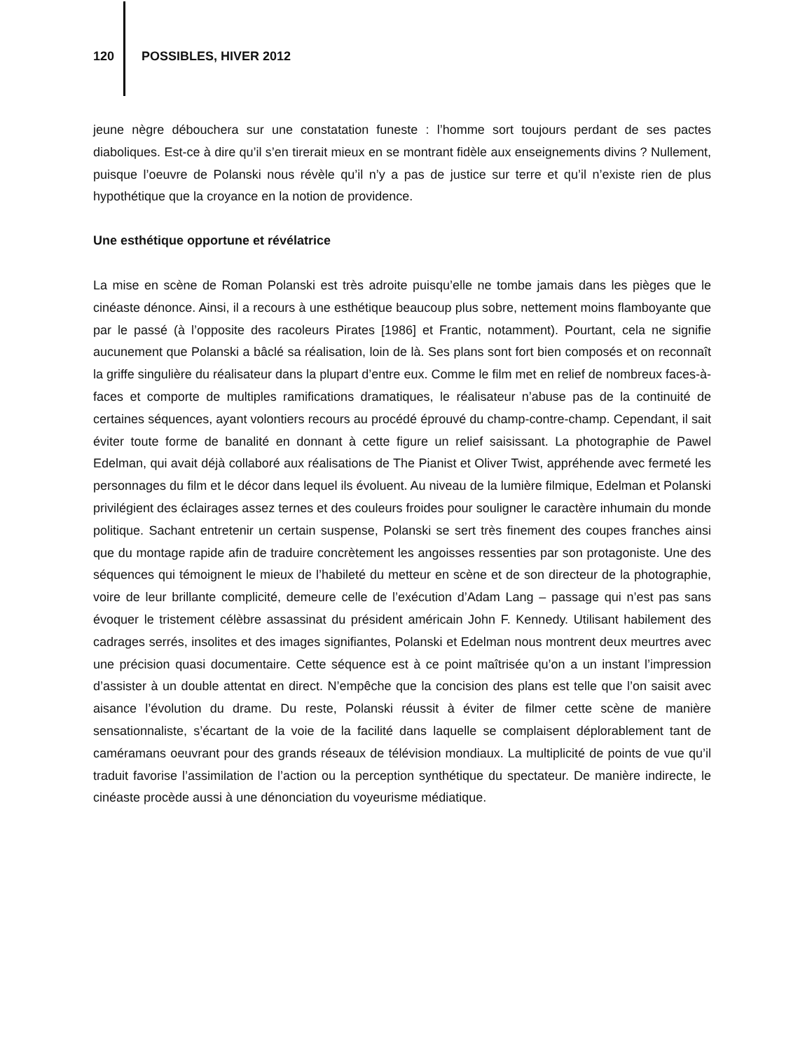120 POSSIBLES, HIVER 2012
jeune nègre débouchera sur une constatation funeste : l’homme sort toujours perdant de ses pactes diaboliques. Est-ce à dire qu’il s’en tirerait mieux en se montrant fidèle aux enseignements divins ? Nullement, puisque l’oeuvre de Polanski nous révèle qu’il n’y a pas de justice sur terre et qu’il n’existe rien de plus hypothétique que la croyance en la notion de providence.
Une esthétique opportune et révélatrice
La mise en scène de Roman Polanski est très adroite puisqu’elle ne tombe jamais dans les pièges que le cinéaste dénonce. Ainsi, il a recours à une esthétique beaucoup plus sobre, nettement moins flamboyante que par le passé (à l’opposite des racoleurs Pirates [1986] et Frantic, notamment). Pourtant, cela ne signifie aucunement que Polanski a bâclé sa réalisation, loin de là. Ses plans sont fort bien composés et on reconnaît la griffe singulière du réalisateur dans la plupart d’entre eux. Comme le film met en relief de nombreux faces-à-faces et comporte de multiples ramifications dramatiques, le réalisateur n’abuse pas de la continuité de certaines séquences, ayant volontiers recours au procédé éprouvé du champ-contre-champ. Cependant, il sait éviter toute forme de banalité en donnant à cette figure un relief saisissant. La photographie de Pawel Edelman, qui avait déjà collaboré aux réalisations de The Pianist et Oliver Twist, appréhende avec fermeté les personnages du film et le décor dans lequel ils évoluent. Au niveau de la lumière filmique, Edelman et Polanski privilégient des éclairages assez ternes et des couleurs froides pour souligner le caractère inhumain du monde politique. Sachant entretenir un certain suspense, Polanski se sert très finement des coupes franches ainsi que du montage rapide afin de traduire concrètement les angoisses ressenties par son protagoniste. Une des séquences qui témoignent le mieux de l’habileté du metteur en scène et de son directeur de la photographie, voire de leur brillante complicité, demeure celle de l’exécution d’Adam Lang – passage qui n’est pas sans évoquer le tristement célèbre assassinat du président américain John F. Kennedy. Utilisant habilement des cadrages serrés, insolites et des images signifiantes, Polanski et Edelman nous montrent deux meurtres avec une précision quasi documentaire. Cette séquence est à ce point maîtrisée qu’on a un instant l’impression d’assister à un double attentat en direct. N’empêche que la concision des plans est telle que l’on saisit avec aisance l’évolution du drame. Du reste, Polanski réussit à éviter de filmer cette scène de manière sensationnaliste, s’écartant de la voie de la facilité dans laquelle se complaisent déplorablement tant de caméramans oeuvrant pour des grands réseaux de télévision mondiaux. La multiplicité de points de vue qu’il traduit favorise l’assimilation de l’action ou la perception synthétique du spectateur. De manière indirecte, le cinéaste procède aussi à une dénonciation du voyeurisme médiatique.